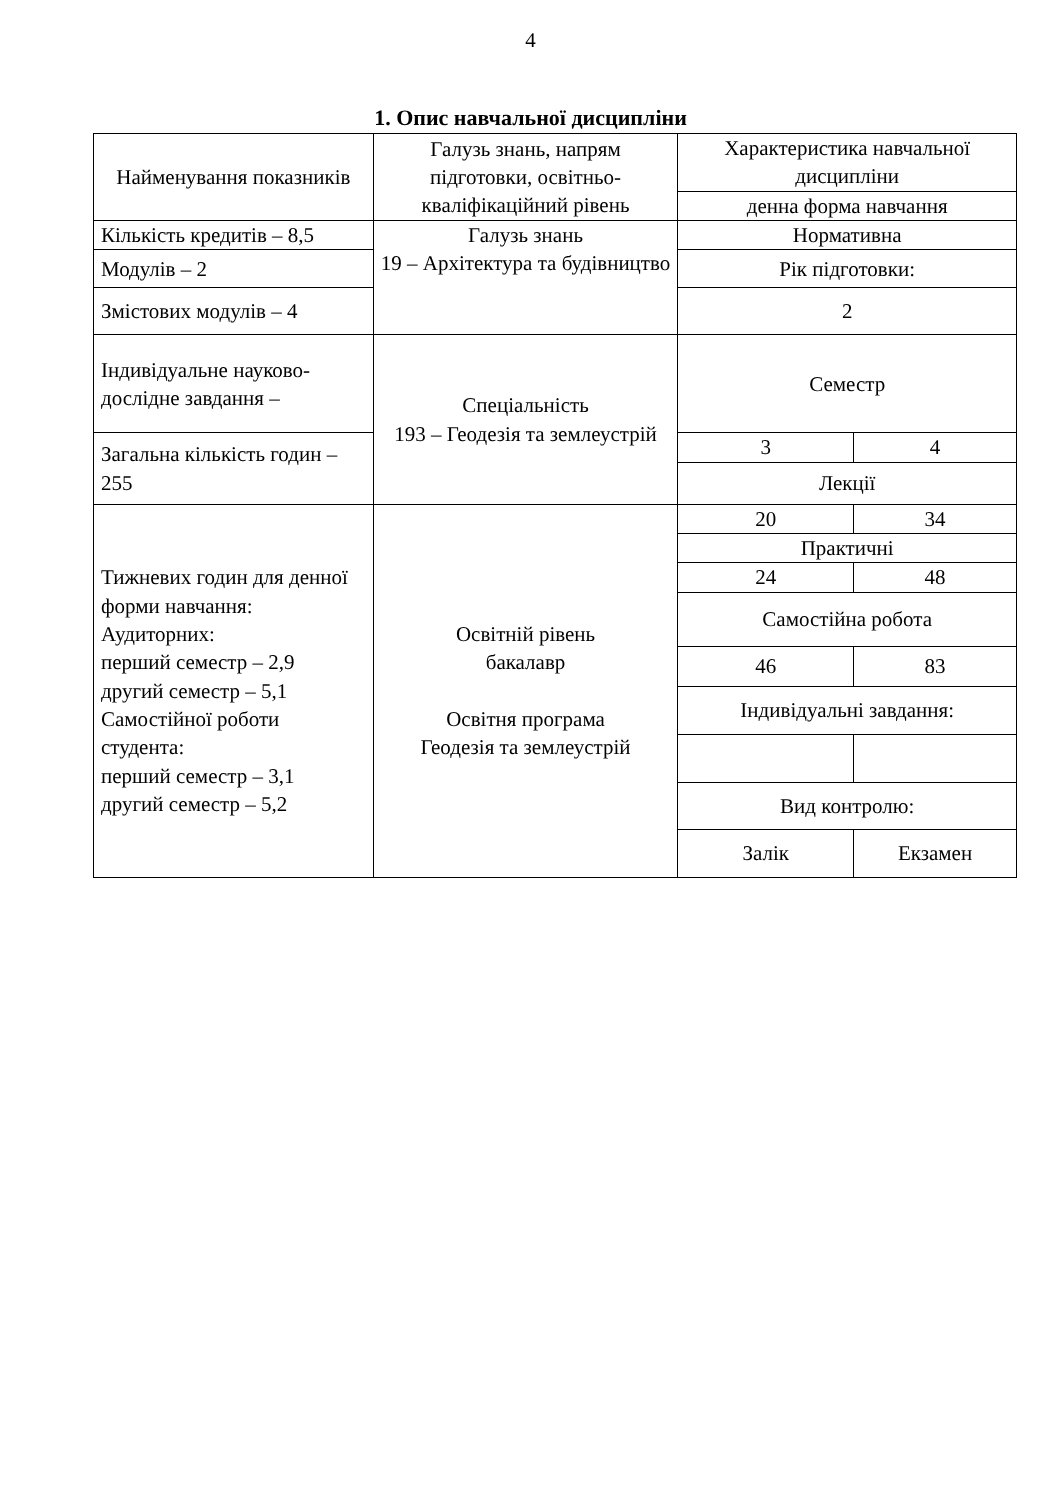4
1. Опис навчальної дисципліни
| Найменування показників | Галузь знань, напрям підготовки, освітньо-кваліфікаційний рівень | Характеристика навчальної дисципліни | |
| | | денна форма навчання | |
| Кількість кредитів – 8,5 | Галузь знань 19 – Архітектура та будівництво | Нормативна | |
| Модулів – 2 | | Рік підготовки: | |
| Змістових модулів – 4 | | 2 | |
| Індивідуальне науково-дослідне завдання – | Спеціальність 193 – Геодезія та землеустрій | Семестр | |
| Загальна кількість годин – 255 | | 3 | 4 |
| | | Лекції | |
| Тижневих годин для денної форми навчання: Аудиторних: перший семестр – 2,9 другий семестр – 5,1 Самостійної роботи студента: перший семестр – 3,1 другий семестр – 5,2 | Освітній рівень бакалавр Освітня програма Геодезія та землеустрій | 20 | 34 |
| | | Практичні | |
| | | 24 | 48 |
| | | Самостійна робота | |
| | | 46 | 83 |
| | | Індивідуальні завдання: | |
| | | Вид контролю: | |
| | | Залік | Екзамен |